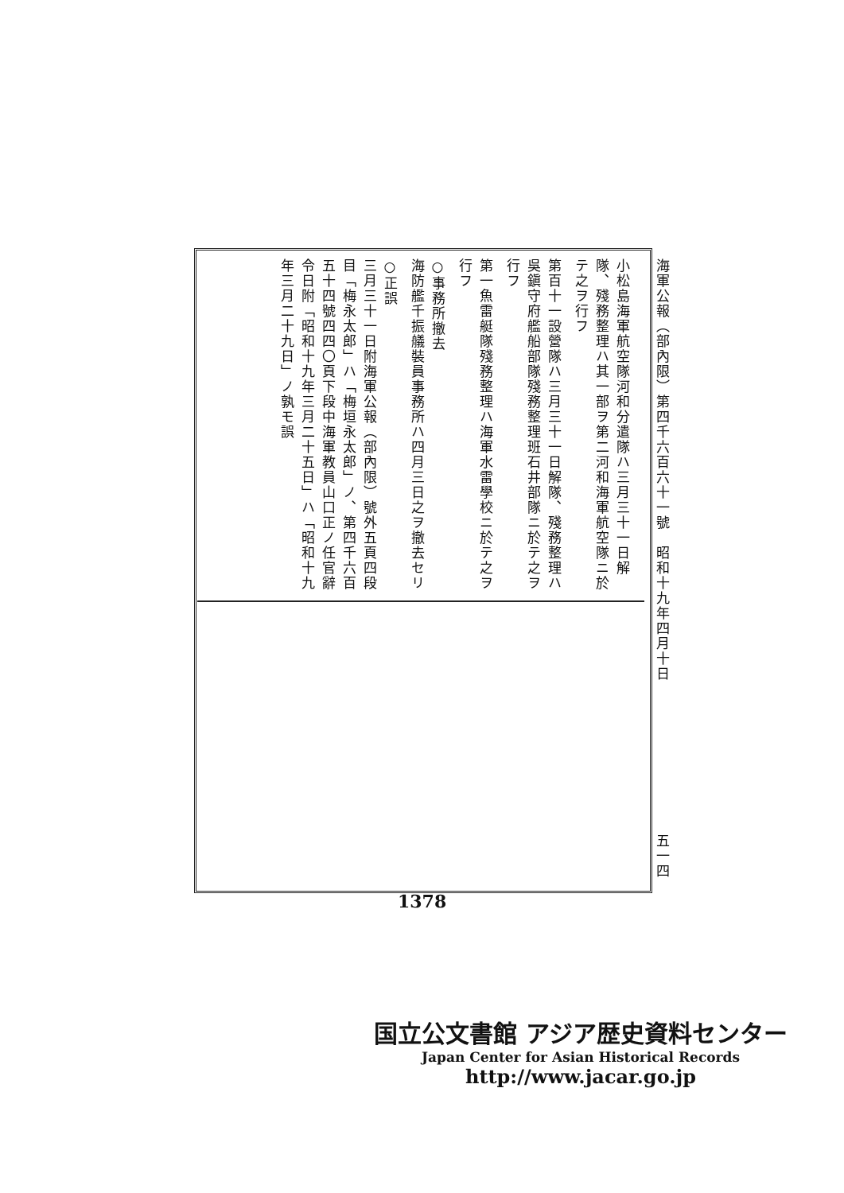海軍公報（部內限）第四千六百六十一號　昭和十九年四月十日 五一四
小松島海軍航空隊河和分遣隊ハ三月三十一日解隊、殘務整理ハ其一部ヲ第二河和海軍航空隊ニ於テ之ヲ行フ
第百十一設營隊ハ三月三十一日解隊、殘務整理ハ吳鎭守府艦船部隊殘務整理班石井部隊ニ於テ之ヲ行フ
第一魚雷艇隊殘務整理ハ海軍水雷學校ニ於テ之ヲ行フ
○事務所撤去
海防艦千振艤裝員事務所ハ四月三日之ヲ撤去セリ
○正誤
三月三十一日附海軍公報（部內限）號外五頁四段目「梅永太郎」ハ「梅垣永太郎」ノ、第四千六百五十四號四四〇頁下段中海軍教員山口正ノ任官辭令日附「昭和十九年三月二十五日」ハ「昭和十九年三月二十九日」ノ孰モ誤
1378
国立公文書館 アジア歴史資料センター
Japan Center for Asian Historical Records
http://www.jacar.go.jp